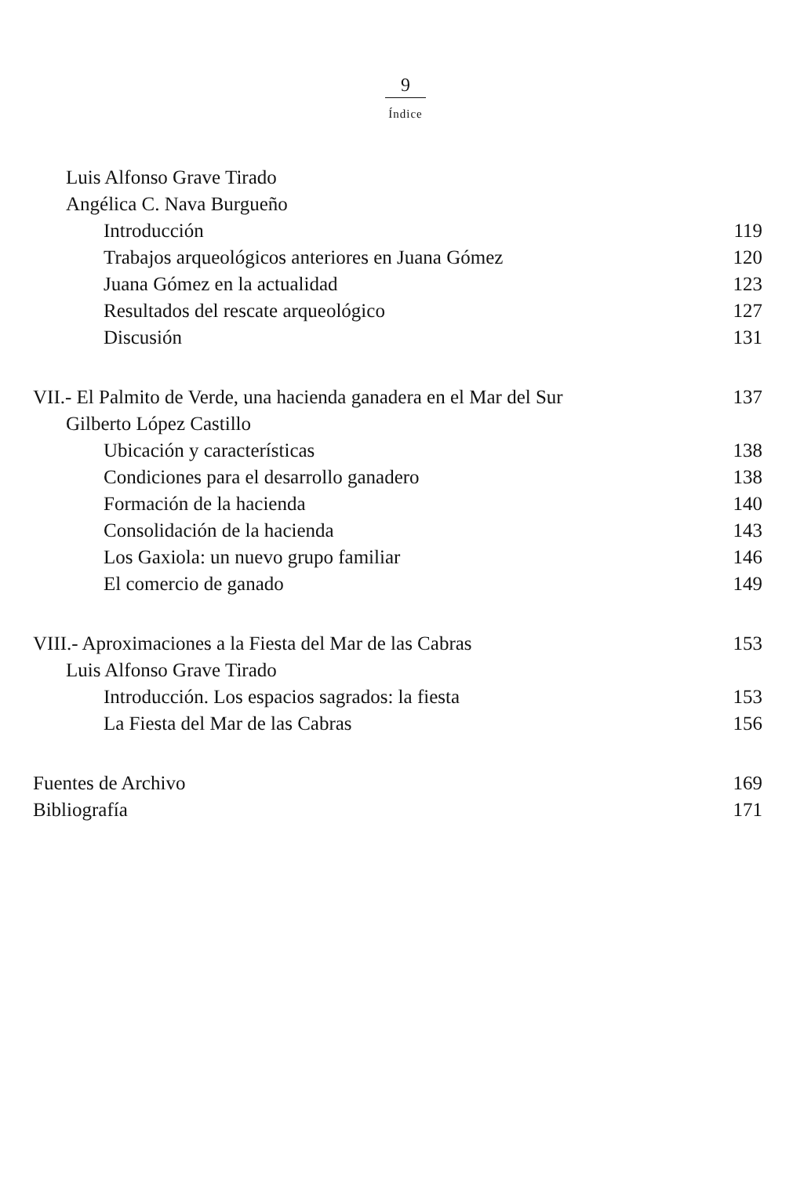9
Índice
Luis Alfonso Grave Tirado
Angélica C. Nava Burgueño
Introducción 119
Trabajos arqueológicos anteriores en Juana Gómez 120
Juana Gómez en la actualidad 123
Resultados del rescate arqueológico 127
Discusión 131
VII.- El Palmito de Verde, una hacienda ganadera en el Mar del Sur 137
Gilberto López Castillo
Ubicación y características 138
Condiciones para el desarrollo ganadero 138
Formación de la hacienda 140
Consolidación de la hacienda 143
Los Gaxiola: un nuevo grupo familiar 146
El comercio de ganado 149
VIII.- Aproximaciones a la Fiesta del Mar de las Cabras 153
Luis Alfonso Grave Tirado
Introducción. Los espacios sagrados: la fiesta 153
La Fiesta del Mar de las Cabras 156
Fuentes de Archivo 169
Bibliografía 171